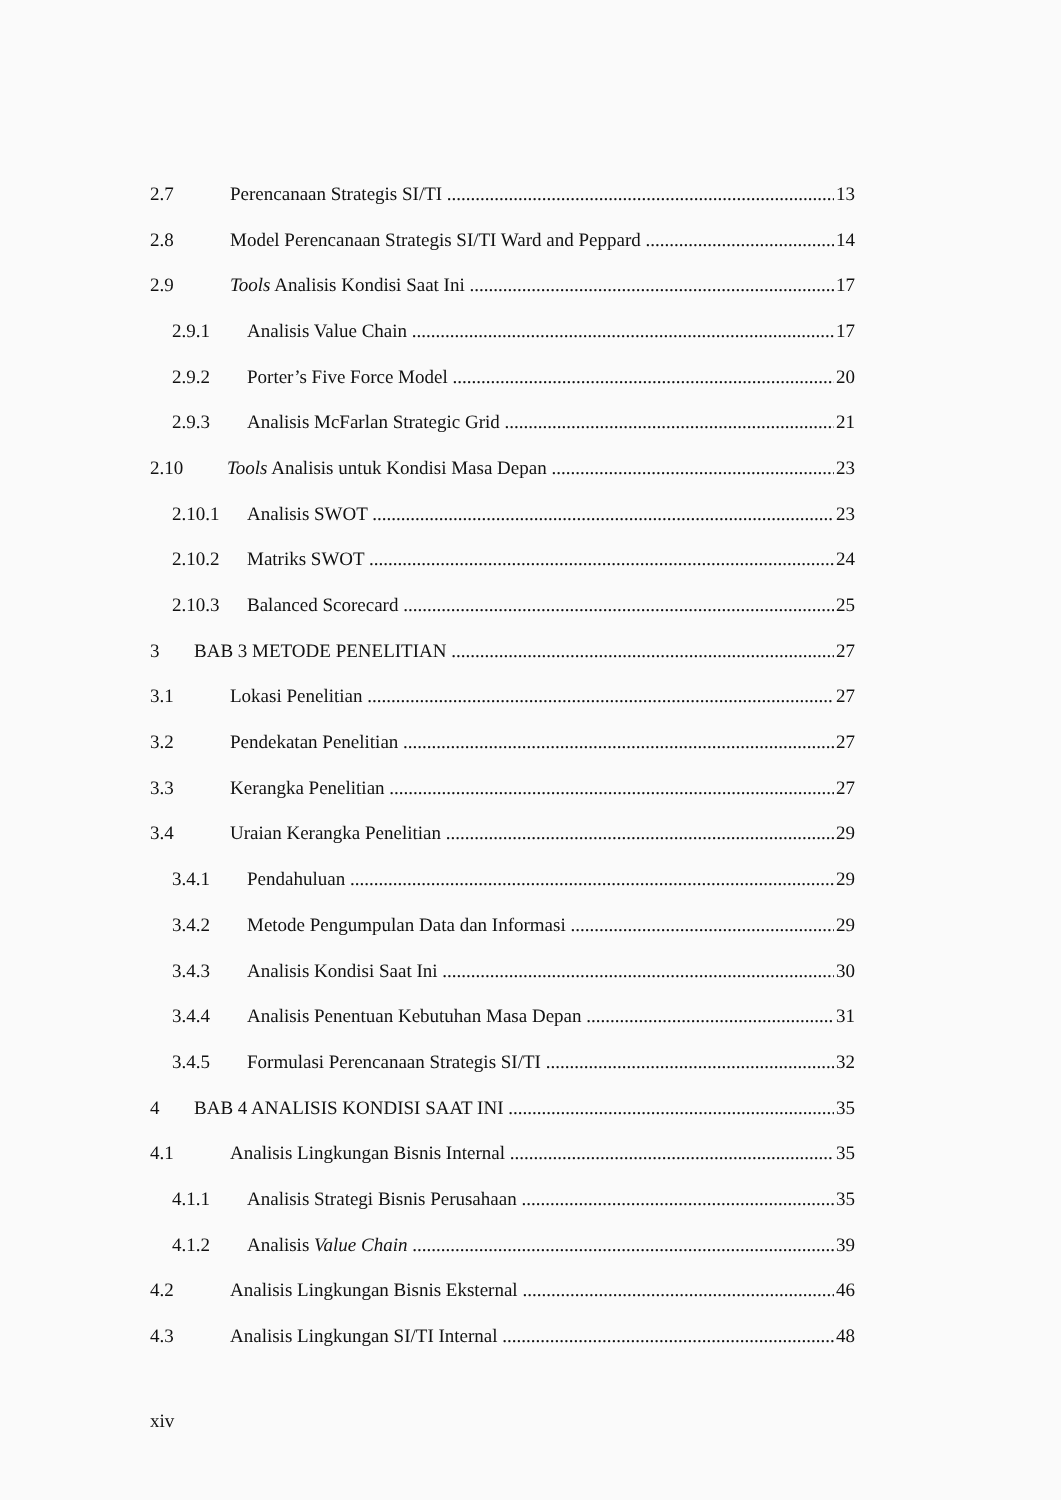2.7 Perencanaan Strategis SI/TI 13
2.8 Model Perencanaan Strategis SI/TI Ward and Peppard 14
2.9 Tools Analisis Kondisi Saat Ini 17
2.9.1 Analisis Value Chain 17
2.9.2 Porter’s Five Force Model 20
2.9.3 Analisis McFarlan Strategic Grid 21
2.10 Tools Analisis untuk Kondisi Masa Depan 23
2.10.1 Analisis SWOT 23
2.10.2 Matriks SWOT 24
2.10.3 Balanced Scorecard 25
3 BAB 3 METODE PENELITIAN 27
3.1 Lokasi Penelitian 27
3.2 Pendekatan Penelitian 27
3.3 Kerangka Penelitian 27
3.4 Uraian Kerangka Penelitian 29
3.4.1 Pendahuluan 29
3.4.2 Metode Pengumpulan Data dan Informasi 29
3.4.3 Analisis Kondisi Saat Ini 30
3.4.4 Analisis Penentuan Kebutuhan Masa Depan 31
3.4.5 Formulasi Perencanaan Strategis SI/TI 32
4 BAB 4 ANALISIS KONDISI SAAT INI 35
4.1 Analisis Lingkungan Bisnis Internal 35
4.1.1 Analisis Strategi Bisnis Perusahaan 35
4.1.2 Analisis Value Chain 39
4.2 Analisis Lingkungan Bisnis Eksternal 46
4.3 Analisis Lingkungan SI/TI Internal 48
xiv